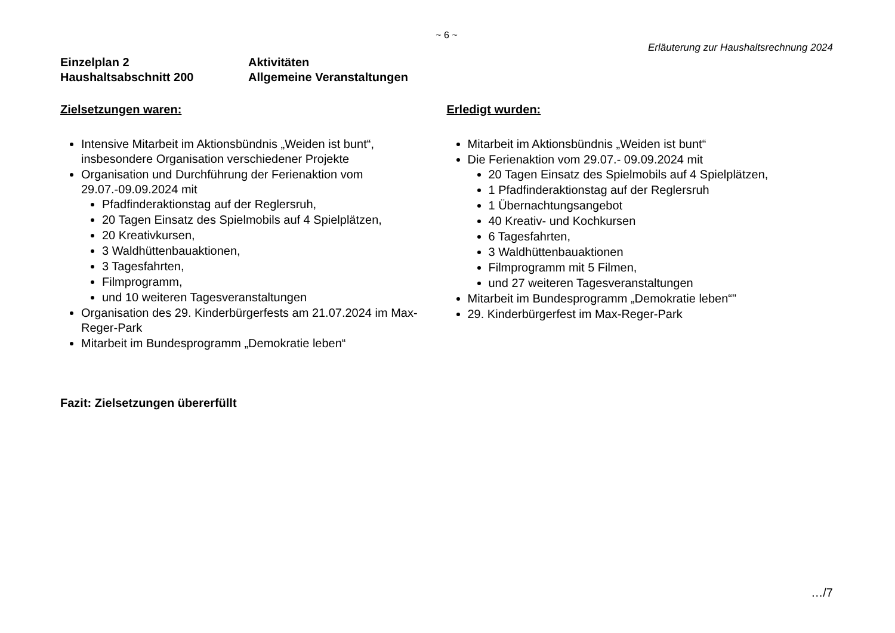~ 6 ~
Erläuterung zur Haushaltsrechnung 2024
Einzelplan 2
Haushaltsabschnitt 200
Aktivitäten
Allgemeine Veranstaltungen
Zielsetzungen waren:
Intensive Mitarbeit im Aktionsbündnis „Weiden ist bunt“, insbesondere Organisation verschiedener Projekte
Organisation und Durchführung der Ferienaktion vom 29.07.-09.09.2024 mit
Pfadfinderaktionstag auf der Reglersruh,
20 Tagen Einsatz des Spielmobils auf 4 Spielplätzen,
20 Kreativkursen,
3 Waldhüttenbauaktionen,
3 Tagesfahrten,
Filmprogramm,
und 10 weiteren Tagesveranstaltungen
Organisation des 29. Kinderbürgerfests am 21.07.2024 im Max-Reger-Park
Mitarbeit im Bundesprogramm „Demokratie leben“
Erledigt wurden:
Mitarbeit im Aktionsbündnis „Weiden ist bunt“
Die Ferienaktion vom 29.07.- 09.09.2024 mit
20 Tagen Einsatz des Spielmobils auf 4 Spielplätzen,
1 Pfadfinderaktionstag auf der Reglersruh
1 Übernachtungsangebot
40 Kreativ- und Kochkursen
6 Tagesfahrten,
3 Waldhüttenbauaktionen
Filmprogramm mit 5 Filmen,
und 27 weiteren Tagesveranstaltungen
Mitarbeit im Bundesprogramm „Demokratie leben“"
29. Kinderbürgerfest im Max-Reger-Park
Fazit: Zielsetzungen übererfüllt
…/7